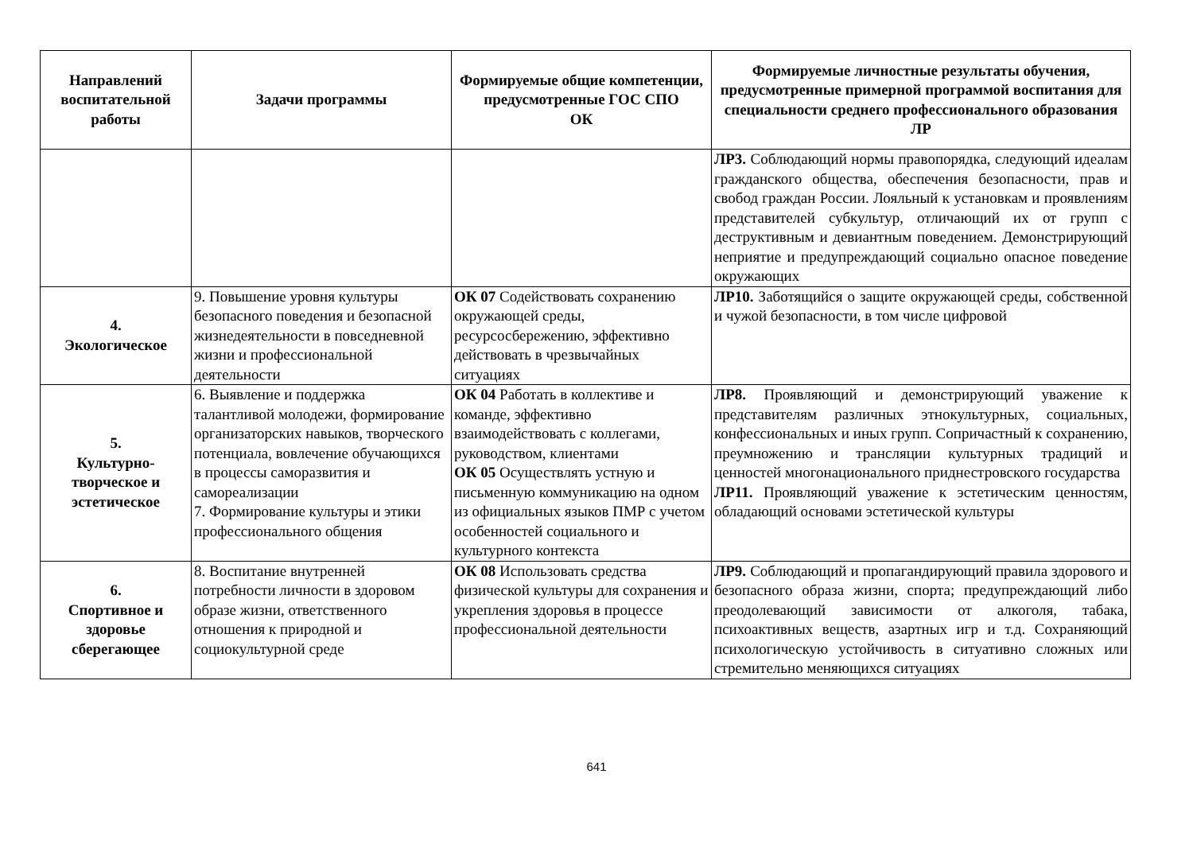| Направлений воспитательной работы | Задачи программы | Формируемые общие компетенции, предусмотренные ГОС СПО ОК | Формируемые личностные результаты обучения, предусмотренные примерной программой воспитания для специальности среднего профессионального образования ЛР |
| --- | --- | --- | --- |
| | | | ЛР3. Соблюдающий нормы правопорядка, следующий идеалам гражданского общества, обеспечения безопасности, прав и свобод граждан России. Лояльный к установкам и проявлениям представителей субкультур, отличающий их от групп с деструктивным и девиантным поведением. Демонстрирующий неприятие и предупреждающий социально опасное поведение окружающих |
| 4. Экологическое | 9. Повышение уровня культуры безопасного поведения и безопасной жизнедеятельности в повседневной жизни и профессиональной деятельности | ОК 07 Содействовать сохранению окружающей среды, ресурсосбережению, эффективно действовать в чрезвычайных ситуациях | ЛР10. Заботящийся о защите окружающей среды, собственной и чужой безопасности, в том числе цифровой |
| 5. Культурно-творческое и эстетическое | 6. Выявление и поддержка талантливой молодежи, формирование организаторских навыков, творческого потенциала, вовлечение обучающихся в процессы саморазвития и самореализации 7. Формирование культуры и этики профессионального общения | ОК 04 Работать в коллективе и команде, эффективно взаимодействовать с коллегами, руководством, клиентами ОК 05 Осуществлять устную и письменную коммуникацию на одном из официальных языков ПМР с учетом особенностей социального и культурного контекста | ЛР8. Проявляющий и демонстрирующий уважение к представителям различных этнокультурных, социальных, конфессиональных и иных групп. Сопричастный к сохранению, преумножению и трансляции культурных традиций и ценностей многонационального приднестровского государства ЛР11. Проявляющий уважение к эстетическим ценностям, обладающий основами эстетической культуры |
| 6. Спортивное и здоровье сберегающее | 8. Воспитание внутренней потребности личности в здоровом образе жизни, ответственного отношения к природной и социокультурной среде | ОК 08 Использовать средства физической культуры для сохранения и укрепления здоровья в процессе профессиональной деятельности | ЛР9. Соблюдающий и пропагандирующий правила здорового и безопасного образа жизни, спорта; предупреждающий либо преодолевающий зависимости от алкоголя, табака, психоактивных веществ, азартных игр и т.д. Сохраняющий психологическую устойчивость в ситуативно сложных или стремительно меняющихся ситуациях |
641